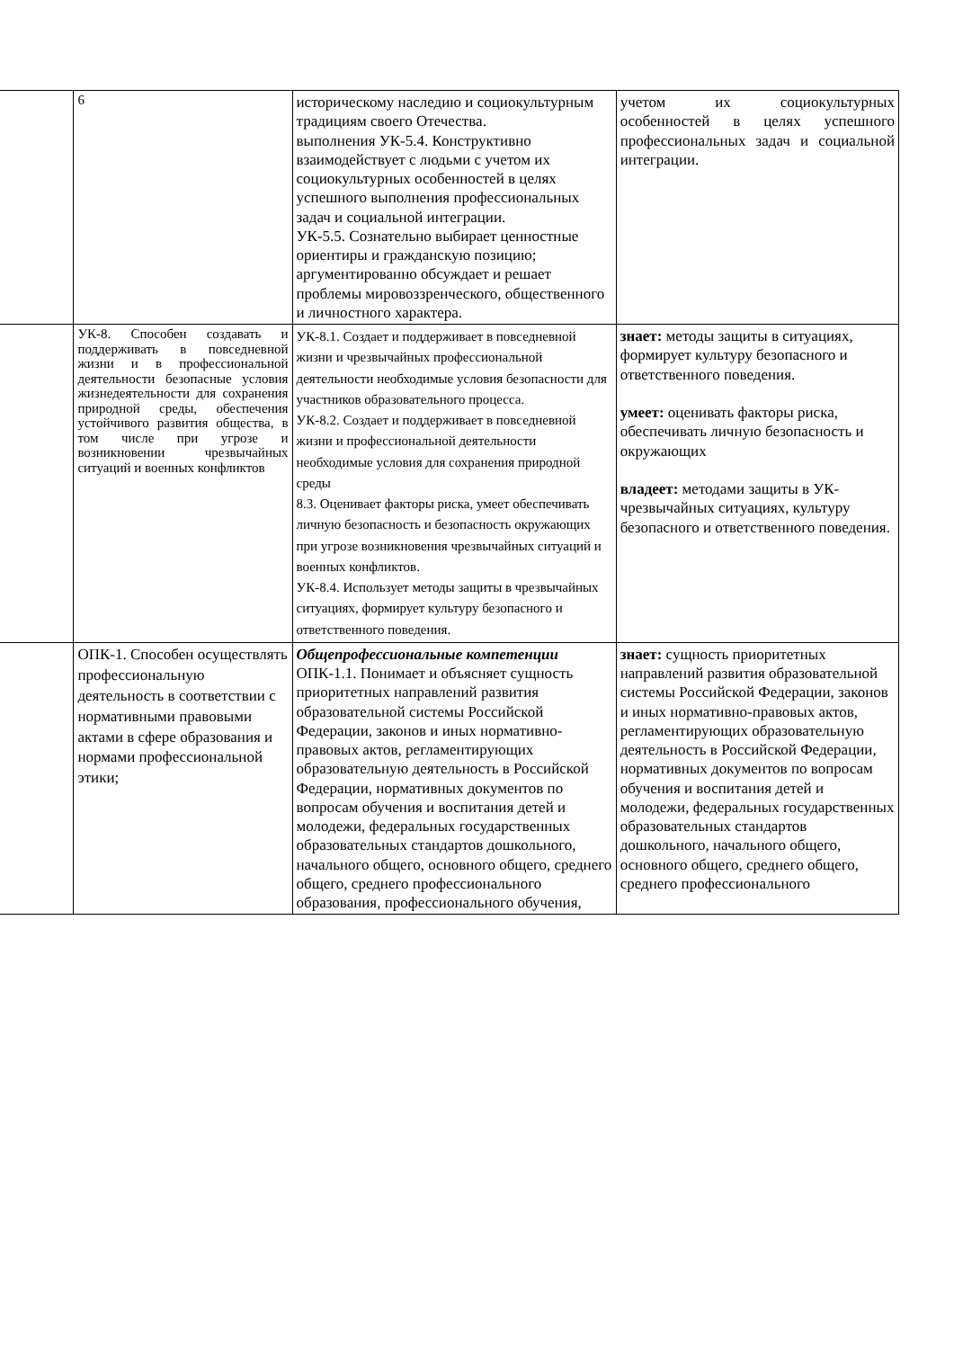| | 6 | историческому наследию и социокультурным традициям своего Отечества. выполнения УК-5.4. Конструктивно взаимодействует с людьми с учетом их социокультурных особенностей в целях успешного выполнения профессиональных задач и социальной интеграции. УК-5.5. Сознательно выбирает ценностные ориентиры и гражданскую позицию; аргументированно обсуждает и решает проблемы мировоззренческого, общественного и личностного характера. | учетом их социокультурных особенностей в целях успешного профессиональных задач и социальной интеграции. |
| | УК-8. Способен создавать и поддерживать в повседневной жизни и в профессиональной деятельности безопасные условия жизнедеятельности для сохранения природной среды, обеспечения устойчивого развития общества, в том числе при угрозе и возникновении чрезвычайных ситуаций и военных конфликтов | УК-8.1. Создает и поддерживает в повседневной жизни и чрезвычайных профессиональной деятельности необходимые условия безопасности для участников образовательного процесса. УК-8.2. Создает и поддерживает в повседневной жизни и профессиональной деятельности необходимые условия для сохранения природной среды 8.3. Оценивает факторы риска, умеет обеспечивать личную безопасность и безопасность окружающих при угрозе возникновения чрезвычайных ситуаций и военных конфликтов. УК-8.4. Использует методы защиты в чрезвычайных ситуациях, формирует культуру безопасного и ответственного поведения. | знает: методы защиты в ситуациях, формирует культуру безопасного и ответственного поведения. умеет: оценивать факторы риска, обеспечивать личную безопасность и окружающих владеет: методами защиты в УК- чрезвычайных ситуациях, культуру безопасного и ответственного поведения. |
| | ОПК-1. Способен осуществлять профессиональную деятельность в соответствии с нормативными правовыми актами в сфере образования и нормами профессиональной этики; | Общепрофессиональные компетенции ОПК-1.1. Понимает и объясняет сущность приоритетных направлений развития образовательной системы Российской Федерации, законов и иных нормативно-правовых актов, регламентирующих образовательную деятельность в Российской Федерации, нормативных документов по вопросам обучения и воспитания детей и молодежи, федеральных государственных образовательных стандартов дошкольного, начального общего, основного общего, среднего общего, среднего профессионального образования, профессионального обучения, | знает: сущность приоритетных направлений развития образовательной системы Российской Федерации, законов и иных нормативно-правовых актов, регламентирующих образовательную деятельность в Российской Федерации, нормативных документов по вопросам обучения и воспитания детей и молодежи, федеральных государственных образовательных стандартов дошкольного, начального общего, основного общего, среднего общего, среднего профессионального |